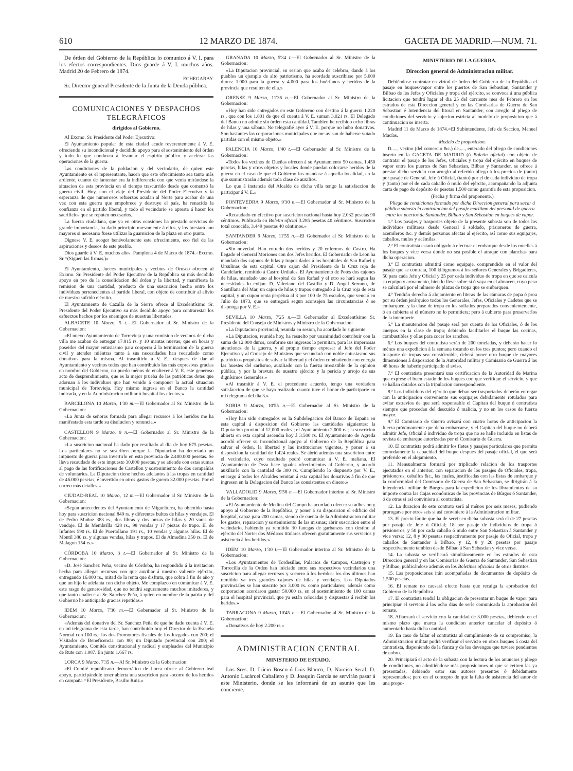610 12 MARZO DE 1874. GACETA DE MADRID.—NUM. 71.
De órden del Gobierno de la República lo comunico á V. I. para los efectos correspondientes. Dios guarde á V. I. muchos años. Madrid 20 de Febrero de 1874.
ECHEGARAY.
Sr. Director general Presidente de la Junta de la Deuda pública.
COMUNICACIONES Y DESPACHOS TELEGRÁFICOS
dirigidos al Gobierno.
Al Excmo. Sr. Presidente del Poder Ejecutivo:
El Ayuntamiento popular de esta ciudad acude reverentemente á V. E. ofreciendo su incondicional y decidido apoyo para el sostenimiento del órden y todo lo que conduzca á levantar el espíritu público y acelerar las operaciones de la guerra.
Las condiciones de la poblacion y del vecindario, de quien este Ayuntamiento es el representante, hacen que este ofrecimiento sea tanto más ardiente, cuanto de lamentar era la indiferencia con que venia mirándose la situacion de esta provincia en el tiempo trascurrido desde que comenzó la guerra civil. Hoy, con el viaje del Presidente del Poder Ejecutivo y la esperanza de que numerosos refuerzos acudan al Norte para acabar de una vez con esta guerra que empobrece y destruye el país, ha renacido la confianza en el partido liberal, y todo el vecindario se apresta á hacer los sacrificios que se reputen necesarios.
La fuerza ciudadana, que ya en otras ocasiones ha prestado servicios de grande importancia, ha dado principio nuevamente á ellos, y los prestará aun mayores si necesario fuese utilizar la guarnicion de la plaza en otro punto.
Dígnese V. E. acoger benévolamente este ofrecimiento, eco fiel de las aspiraciones y deseos de este pueblo.
Dios guarde á V. E. muchos años. Pamplona 4 de Marzo de 1874.=Excmo. Sr.=(Siguen las firmas.)»
El Ayuntamiento, Jueces municipales y vecinos de Oruseo ofrecen al Excmo. Sr. Presidente del Poder Ejecutivo de la República su más decidido apoyo en pro de la consolidacion del órden y la libertad, y manifiesta la remision de una cantidad, producto de una suscricion hecha entre los individuos pertenecientes al partido liberal, con objeto de contribuir al alivio de nuestro sufrido ejército.
El Ayuntamiento de Cazalla de la Sierra ofrece al Excelentísimo Sr. Presidente del Poder Ejecutivo su más decidido apoyo para contrarestar los esfuerzos hechos por los enemigos de nuestras libertades.
ALBACETE 10 Marzo, 5 t.—El Gobernador al Sr. Ministro de la Gobernacion:
«El nuevo Ayuntamiento de Torrevieja y una comision de vecinos de dicha villa me acaban de entregar 17.815 rs. y 10 mantas nuevas, que en horas y poseidos del mayor entusiasmo para cooperar á la terminacion de la guerra civil y atender miéntras tanto á sus necesidades han recaudado como donativos para la misma. Al trasmitirlo á V. E., despues de dar al Ayuntamiento y vecinos todos que han contribuido las más expresivas gracias en nombre del Gobierno, no puedo ménos de enaltecer á V. E. este generoso acto de desprendimiento, que es la mejor prueba de las patrióticas dotes que adornan á los individuos que han venido á componer la actual situacion municipal de Torrevieja. Hoy mismo ingresa en el Banco la cantidad indicada, y en la Administracion militar ú hospital los efectos.»
BARCELONA 10 Marzo, 1'30 m.—El Gobernador al Sr. Ministro de la Gobernacion:
«La Junta de señoras formada para allegar recursos á los heridos me ha manifestado esta tarde su disolucion y renuncia.»
CASTELLON 9 Marzo, 9 n.—El Gobernador al Sr. Ministro de la Gobernacion:
«La suscricion nacional ha dado por resultado al dia de hoy 675 pesetas. Los particulares no se suscriben porque la Diputacion ha decretado un impuesto de guerra para invertirlo en esta provincia de 2.400.000 pesetas. Se lleva recaudado de este impuesto 30.800 pesetas, y se atiende con estas sumas al pago de las fortificaciones de Castellon y sostenimiento de dos compañías de voluntarios. La Diputacion tiene hechos adelantos á las tropas en cantidad de 46.000 pesetas, é invertido en otros gastos de guerra 32.000 pesetas. Por el correo más detalles.»
CIUDAD-REAL 10 Marzo, 12 m.—El Gobernador al Sr. Ministro de la Gobernacion:
«Segun antecedentes del Ayuntamiento de Miguelturra, ha obtenido hasta hoy para suscricion nacional 849 rs. y diferentes bultos de hilas y vendajes. El de Pedro Muñoz 383 rs., dos libras y dos onzas de hilas y 20 varas de vendaje. El de Membrilla 428 rs., 98 vendas y 17 piezas de trapo. El de Infantes 590 rs. El de Puertollano 191 rs., 10 vendas y algunas hilas. El de Montil 380 rs. y algunas vendas, hilas y trapos. El de Almedina 350 rs. El de Malagon 154 rs.»
CÓRDOBA 10 Marzo, 3 t.—El Gobernador al Sr. Ministro de la Gobernacion:
«D. José Sanchez Peña, vecino de Córdoba, ha respondido á la invitacion hecha para allegar recursos con que auxiliar á nuestro valiente ejército, entregando 16.000 rs., mitad de la renta que disfruta, que cobra á fin de año y que un hijo le adelanta con dicho objeto. Me complazco en comunicar á V. E. este rasgo de generosidad, que no tendrá seguramente muchos imitadores, y que tanto enaltece al Sr. Sanchez Peña, á quien en nombre de la patria y del Gobierno he anticipado gracias repetidas.»
IDEM 10 Marzo, 7'30 m.—El Gobernador al Sr. Ministro de la Gobernacion:
«Además del donativo del Sr. Sanchez Peña de que he dado cuenta á V. E. en mi telegrama de esta tarde, han contribuido hoy el Director de la Escuela Normal con 100 rs.; los dos Promotores fiscales de los Juzgados con 200; el Visitador de Beneficencia con 80; un Diputado provincial con 200; el Ayuntamiento, Comités constitucional y radical y empleados del Municipio de Rute con 1.087. En junto 1.667 rs.
LORCA 9 Marzo, 7'35 n.—Al Sr. Ministro de la Gobernacion:
«El Comité republicano democrático de Lorca ofrece al Gobierno leal apoyo, participándole tener abierta una suscricion para socorro de los heridos en campaña.=El Presidente, Basilio Ruiz.»
GRANADA 10 Marzo, 5'34 t.—El Gobernador al Sr. Ministro de la Gobernacion:
«La Diputacion provincial, en sesion que acaba de celebrar, dando á los pueblos un ejemplo de alto patriotismo, ha acordado suscribirse por 5.000 duros: 1.000 para la guerra y 4.000 para los huérfanos y heridos de la provincia que resulten de ella.»
ORENSE 9 Marzo, 11'36 n.—El Gobernador al Sr. Ministro de la Gobernacion:
«Hoy han sido entregados en este Gobierno con destino á la guerra 1.220 rs., que con los 1.801 de que dí cuenta á V. E. suman 3.021 rs. El Delegado del Banco no admite sin órden esta cantidad. Tambien he recibido ocho libras de hilas y una sábana. No telegrafié ayer á V. E. porque no hubo donativos. Son bastantes las corporaciones municipales que me avisan de haberse votado partidas con el mismo objeto.»
PALENCIA 10 Marzo, 1'40 t.—El Gobernador al Sr. Ministro de la Gobernacion:
«Todos los vecinos de Dueñas ofrecen á su Ayuntamiento 50 camas, 1.450 pesetas, hilas y otros objetos y locales donde puedan colocarse heridos de la guerra en el caso de que el Gobierno los mandase á aquella localidad, en la que suministrarán además toda clase de auxilios.
Lo que á instancia del Alcalde de dicha villa tengo la satisfaccion de participar á V. E.»
PONTEVEDRA 9 Marzo, 9'30 n.—El Gobernador al Sr. Ministro de la Gobernacion:
«Recaudado en efectivo por suscricion nacional hasta hoy 2.032 pesetas 90 céntimos. Publicada en Boletin oficial 3.285 pesetas 40 céntimos. Suscricion total conocida, 3.449 pesetas 40 céntimos.»
SANTANDER 9 Marzo, 11'55 n.—El Gobernador al Sr. Ministro de la Gobernacion:
«Sin novedad. Han entrado dos heridos y 20 enfermos de Castro. Ha llegado el General Moriones con dos Jefes heridos. El Gobernador de Leon ha mandado dos cajones de hilas y trapos dados á los hospitales de San Rafael y Ursulinas de esta capital. Otro cajon del Presidente de la Cruz roja de Candelario, remitido á Castro Urdiales. El Ayuntamiento de Potes dos cajones de hilas, mandado uno al hospital de San Rafael y el otro se hará segun las necesidades lo exijan. D. Valeriano del Castillo y D. Angel Serrano, de Santillana del Mar, un cajon de hilas y trapos entregado á la Cruz roja de esta capital, y un cupon renta perpétua al 3 por 100 de 75 escudos, que venció en Julio de 1873, que se entregará segun aconsejen las circunstancias ó se disponga por V. E.»
SEVILLA 10 Marzo, 7'25 n.—El Gobernador al Excelentísimo Sr. Presidente del Consejo de Ministros y Ministro de la Gobernacion:
«La Diputacion provincial, reunida en sesion, ha acordado lo siguiente:
»La Diputacion, reunida hoy, ha resuelto por unanimidad contribuir con la suma de 12.000 duros, conforme sus ingresos lo permitan, para las imperiosas atenciones de la guerra, y al propio tiempo expresar al Jefe del Poder Ejecutivo y al Consejo de Ministros que secundará con noble entusiasmo sus patrióticos propósitos de salvar la libertad y el órden combatiendo con energía las huestes del carlismo, auxiliado con la fuerza irresistible de la opinion pública, y por la bravura de nuestro ejército y la pericia y arrojo de sus dignísimos Generales.»
»Al trasmitir á V. E. el precedente acuerdo, tengo una verdadera satisfaccion de que se haya realizado cuanto tuve el honor de participarle en mi telegrama del dia 3.»
SORIA 9 Marzo, 10'55 n.—El Gobernador al Sr. Ministro de la Gobernacion:
«Hoy han sido entregados en la Subdelegacion del Banco de España en esta capital á disposicion del Gobierno las cantidades siguientes: la Diputacion provincial 12.000 reales.; el Ayuntamiento 2.000 rs.; la suscricion abierta en esta capital ascendia hoy á 3.500 rs. El Ayuntamiento de Agreda acordó ofrecer su incondicional apoyo al Gobierno de la República para salvar el órden, la libertad y las instituciones vigentes, y poner á su disposicion la cantidad de 1.424 reales. Se abrió además una suscricion entre el vecindario, cuyo resultado podré comunicar á V. E. mañana. El Ayuntamiento de Deza hace iguales ofrecimientos al Gobierno, y acordó auxiliarle con la cantidad de 300 rs. Cumpliendo lo dispuesto por V. E., encargo á todos los Alcaldes remitan á esta capital los donativos á fin de que ingresen en la Delegacion del Banco las consistentes en dinero.»
VALLADOLID 9 Marzo, 9'58 n.—El Gobernador interino al Sr. Ministro de la Gobernacion:
«El Ayuntamiento de Medina del Campo ha acordado ofrecer su adhesion y apoyo al Gobierno de la República, y poner á su disposicion el edificio del hospital, capaz para 200 camas, siendo de cuenta de la Administracion militar los gastos, reparacion y sostenimiento de las mismas; abrir suscricion entre el vecindario, habiendo ya remitido 30 fanegas de garbanzos con destino al ejército del Norte: dos Médicos titulares ofrecen gratuitamente sus servicios y asistencia á los heridos.»
IDEM 10 Marzo, 1'30 t.—El Gobernador interino al Sr. Ministro de la Gobernacion:
«Los Ayuntamientos de Tordesillas, Palacios de Campos, Castrejon y Torrecilla de la Orden han iniciado entre sus respectivos vecindarios una suscricion para allegar recursos y socorro á los heridos: los dos últimos han remitido ya tres grandes cajones de hilas y vendajes. Los Diputados provinciales se han suscrito por 3.000 rs. como particulares; además como corporacion acordaron gastar 50.000 rs. en el sostenimiento de 100 camas para el hospital provincial, que ya están colocadas y dispuestas á recibir los heridos.»
TARRAGONA 9 Marzo, 10'45 n.—El Gobernador al Sr. Ministro de la Gobernacion:
«Donativos de hoy 2.200 rs.»
ADMINISTRACION CENTRAL
MINISTERIO DE ESTADO.
Los Sres. D. Lúcio Bosco ó Luis Blanco, D. Narciso Seral, D. Antonio Lacárcel Caballero y D. Joaquin García se servirán pasar á este Ministerio, donde se les informará de un asunto que les concierne.
MINISTERIO DE LA GUERRA.
Direccion general de Administracion militar.
Debiéndose contratar en virtud de órden del Gobierno de la República el pasaje en buques-vapor entre los puertos de San Sebastian, Santander y Bilbao de los Jefes y Oficiales y tropa del ejército, se convoca á una pública licitacion que tendrá lugar el dia 25 del corriente mes de Febrero en los estrados de esta Direccion general y en las Comisarías de Guerra de San Sebastian é Intendencia del litoral en Santander, con arreglo al pliego de condiciones del servicio y sujecion estricta al modelo de proposicion que á continuacion se inserta.
Madrid 11 de Marzo de 1874.=El Subintendente, Jefe de Seccion, Manuel Macías.
Modelo de proposicion.
D....., vecino (del comercio &c.) de....., enterado del pliego de condiciones inserto en la GACETA DE MADRID (ó Boletin oficial) con objeto de contratar el pasaje de los Jefes, Oficiales y tropa del ejército en buques de vapor entre los puertos de San Sebastian, Bilbao y Santander, se ofrece á prestar dicho servicio con arreglo al referido pliego á los precios de (tanto) por pasaje de General, Jefe ú Oficial, (tanto) por el de cada individuo de tropa y (tanto) por el de cada caballo ó mulo del ejército, acompañando la adjunta carta de pago de depósito de pesetas 1.500 como garantía de esta proposicion.
(Fecha y firma del proponente.)
Pliego de condiciones formado por dicha Direccion general para sacar á pública subasta la contratacion del pasaje marítimo del personal de guerra entre los puertos de Santander, Bilbao y San Sebastian en buques de vapor.
1.ª Los pasajes y trasportes objeto de la presente subasta son de todos los individuos militares desde General á soldado, prisioneros de guerra, acemileros &c. y demás personas afectas al ejército, así como sus equipajes, caballos, mulos y acémilas.
2.ª El contratista estará obligado á efectuar el embarque desde los muelles á los buques y vice versa donde no sea posible el atraque con planchas para dicha operacion.
3.ª El contratista admitirá como equipaje, comprendido en el valor del pasaje que se contrata, 100 kilógramos á los señores Generales y Brigadieres, 50 para cada Jefe y Oficial y 25 por cada individuo de tropa en que se calcula su equipo y armamento, bien lo lleve sobre sí ó vaya en el almacen, cuyo peso se calculará por el número de plazas de tropa que se embarquen.
4.ª Tendrán derecho á alojamiento en literas de las cámaras de popa ó proa por su órden jerárquico todos los Generales, Jefes, Oficiales y Cadetes que se embarquen, y la clase de tropa en los sollados preparados convenientemente, ó en cubierta si el número no lo permitiera; pero á cubierto para preservarlos de la intemperie.
5.ª La manutencion del pasaje será por cuenta de los Oficiales, ó de los cuerpos en la clase de tropa; debiendo facilitarles el buque las cocinas, combustibles y ollas para cocer los ranchos.
6.ª Los buques del contratista serán de 200 toneladas, y deberán hacer lo ménos una expedicion á la semana tocando en los tres puntos; pero cuando el trasporte de tropas sea considerable, deberá poner otro buque de mayores dimensiones á disposicion de la Autoridad militar y Comisario de Guerra á las 48 horas de haberle participado el aviso.
7.ª El contratista presentará una certificacion de la Autoridad de Marina que exprese el buen estado de los buques con que verifique el servicio, y que se hallan dotados con la tripulacion correspondiente.
8.ª Los individuos del ejército que deban ser trasportados deberán entregar con la anticipacion conveniente sus equipajes debidamente rotulados para evitar extravíos de que será responsable el Capitan del buque ó contratista siempre que procedan del descuido ó malicia, y no en los casos de fuerza mayor.
9.ª El Comisario de Guerra avisará con cuatro horas de anticipacion la fuerza próximamente que deba embarcarse, y el Capitan del buque no deberá admitir Jefe, Oficial ó individuo de tropa que no se halle incluido en listas de revista de embarque autorizadas por el Comisario de Guerra.
10. El contratista podrá admitir los fletes y pasajes particulares que permita cómodamente la capacidad del buque despues del pasaje oficial, el que será preferido en el alojamiento.
11. Mensualmente formará por triplicado relacion de los trasportes ejecutados en el anterior, con separacion de los pasajes de Oficiales, tropa, prisioneros, caballos &c., las cuales, justificadas con las listas de embarque y la conformidad del Comisario de Guerra de San Sebastian, se dirigirán á la Intendencia militar de Búrgos para la expedicion de los libramientos de su importe contra las Cajas económicas de las provincias de Búrgos ó Santander, ó de otras si así conviniera al contratista.
12. La duracion de este contrato será al ménos por seis meses, pudiendo prorogarse por otros seis si así conviniere á la Administracion militar.
13. El precio límite que ha de servir en dicha subasta será el de 27 pesetas por pasaje de Jefe ú Oficial; 18 por pasaje de individuos de tropa ó prisioneros, y 50 por cada caballo ó mulo entre San Sebastian á Santander y vice versa; 12, 8 y 30 pesetas respectivamente por pasaje de Oficial, tropa y caballos de Santander á Bilbao, y 12, 8 y 20 pesetas por pasaje respectivamente tambien desde Bilbao á San Sebastian y vice versa.
14. La subasta se verificará simultáneamente en los estrados de esta Direccion general y en las Comisarías de Guerra de Santander, San Sebastian y Bilbao, publicándose además en los Boletines oficiales de otros distritos.
15. Las proposiciones irán acompañadas de documentos de depósito de 1.500 pesetas.
16. El remate no causará efecto hasta que recaiga la aprobacion del Gobierno de la República.
17. El contratista tendrá la obligacion de presentar un buque de vapor para principiar el servicio á los ocho dias de serle comunicada la aprobacion del remate.
18. Afianzará el servicio con la cantidad de 3.000 pesetas, debiendo en el mismo plazo que marca la condicion anterior cancelar el depósito ó aumentarlo hasta dicha cantidad.
19. En caso de faltar el contratista al cumplimiento de su compromiso, la Administracion militar podrá verificar el servicio en otros buques á costa del contratista, disponiendo de la fianza y de los devengos que tuviere pendientes de cobro.
20. Principiará el acto de la subasta con la lectura de los anuncios y pliego de condiciones, no admitiéndose más proposiciones ni que se retiren las ya presentadas, debiendo estar sus autores presentes ó debidamente representados; pero en el concepto de que la falta de asistencia del autor de una propo-